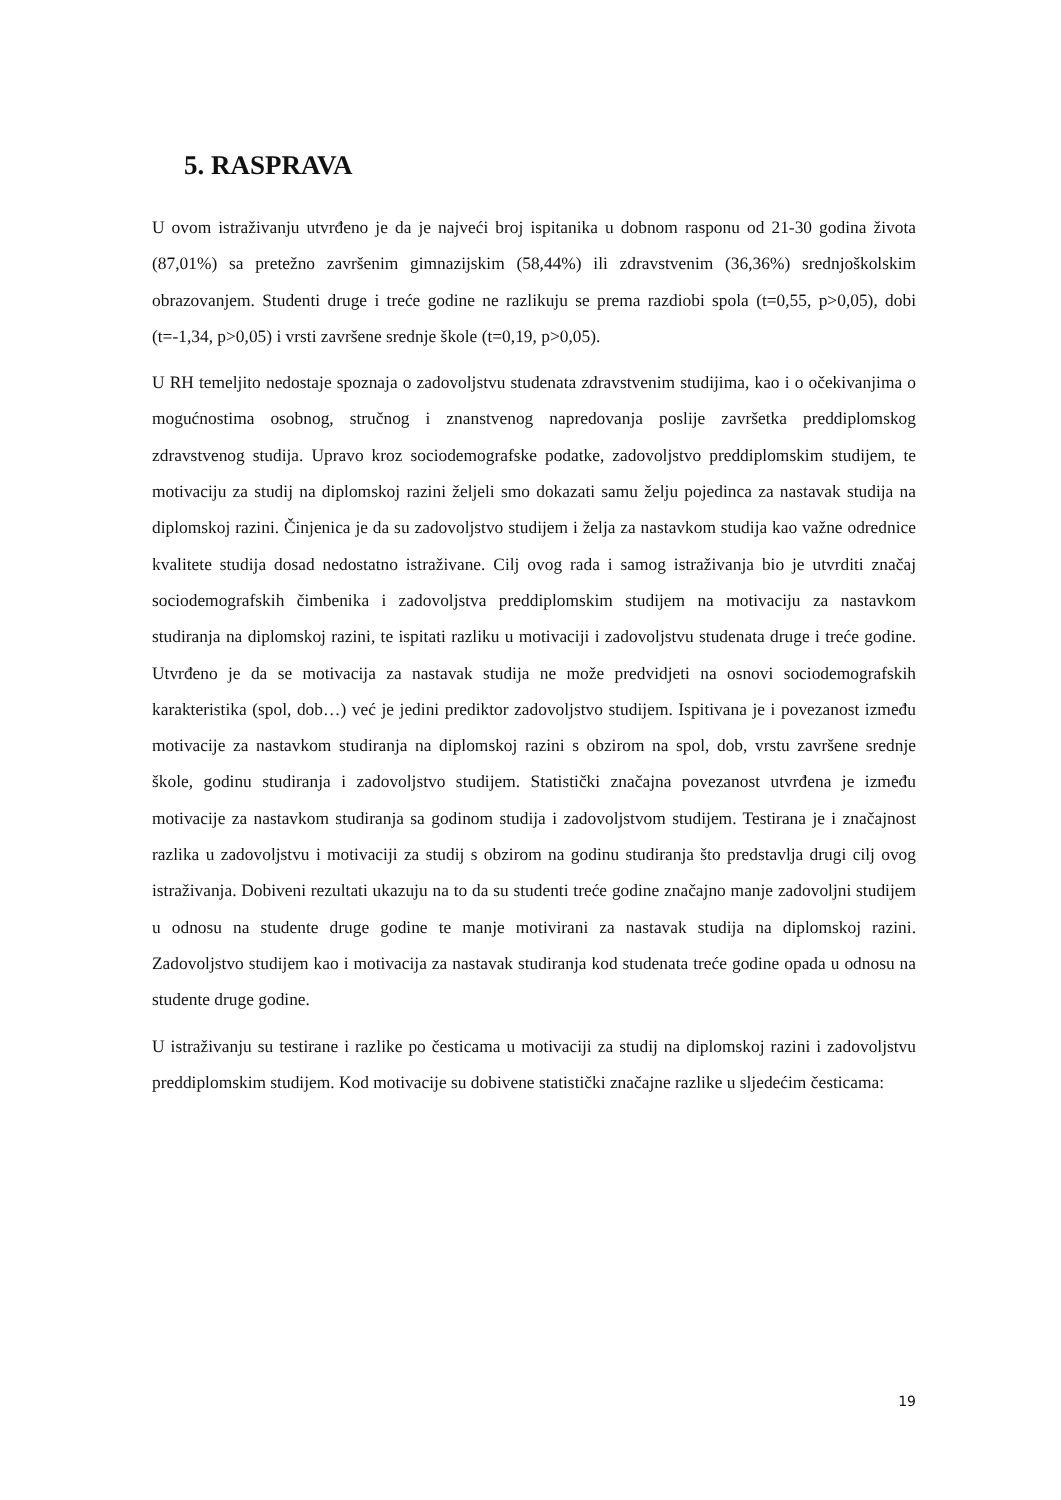5. RASPRAVA
U ovom istraživanju utvrđeno je da je najveći broj ispitanika u dobnom rasponu od 21-30 godina života (87,01%) sa pretežno završenim gimnazijskim (58,44%) ili zdravstvenim (36,36%) srednjoškolskim obrazovanjem. Studenti druge i treće godine ne razlikuju se prema razdiobi spola (t=0,55, p>0,05), dobi (t=-1,34, p>0,05) i vrsti završene srednje škole (t=0,19, p>0,05).
U RH temeljito nedostaje spoznaja o zadovoljstvu studenata zdravstvenim studijima, kao i o očekivanjima o mogućnostima osobnog, stručnog i znanstvenog napredovanja poslije završetka preddiplomskog zdravstvenog studija. Upravo kroz sociodemografske podatke, zadovoljstvo preddiplomskim studijem, te motivaciju za studij na diplomskoj razini željeli smo dokazati samu želju pojedinca za nastavak studija na diplomskoj razini. Činjenica je da su zadovoljstvo studijem i želja za nastavkom studija kao važne odrednice kvalitete studija dosad nedostatno istraživane. Cilj ovog rada i samog istraživanja bio je utvrditi značaj sociodemografskih čimbenika i zadovoljstva preddiplomskim studijem na motivaciju za nastavkom studiranja na diplomskoj razini, te ispitati razliku u motivaciji i zadovoljstvu studenata druge i treće godine. Utvrđeno je da se motivacija za nastavak studija ne može predvidjeti na osnovi sociodemografskih karakteristika (spol, dob…) već je jedini prediktor zadovoljstvo studijem. Ispitivana je i povezanost između motivacije za nastavkom studiranja na diplomskoj razini s obzirom na spol, dob, vrstu završene srednje škole, godinu studiranja i zadovoljstvo studijem. Statistički značajna povezanost utvrđena je između motivacije za nastavkom studiranja sa godinom studija i zadovoljstvom studijem. Testirana je i značajnost razlika u zadovoljstvu i motivaciji za studij s obzirom na godinu studiranja što predstavlja drugi cilj ovog istraživanja. Dobiveni rezultati ukazuju na to da su studenti treće godine značajno manje zadovoljni studijem u odnosu na studente druge godine te manje motivirani za nastavak studija na diplomskoj razini. Zadovoljstvo studijem kao i motivacija za nastavak studiranja kod studenata treće godine opada u odnosu na studente druge godine.
U istraživanju su testirane i razlike po česticama u motivaciji za studij na diplomskoj razini i zadovoljstvu preddiplomskim studijem. Kod motivacije su dobivene statistički značajne razlike u sljedećim česticama:
19